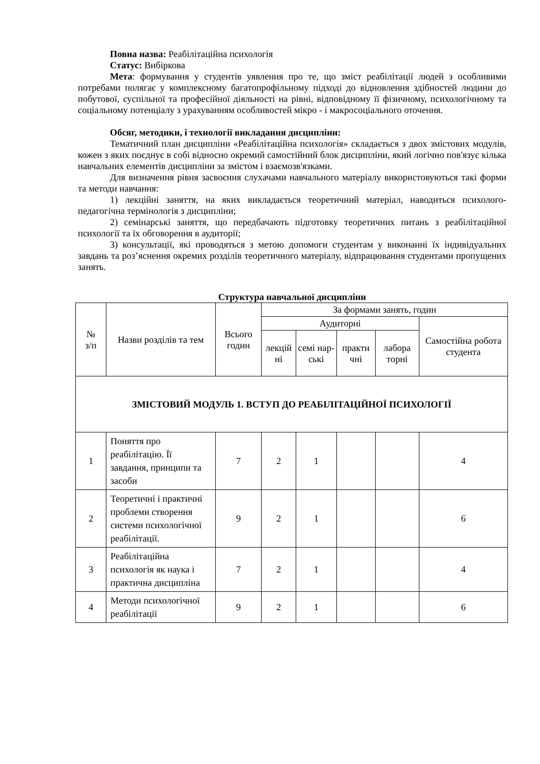Повна назва: Реабілітаційна психологія
Статус: Вибіркова
Мета: формування у студентів уявлення про те, що зміст реабілітації людей з особливими потребами полягає у комплексному багатопрофільному підході до відновлення здібностей людини до побутової, суспільної та професійної діяльності на рівні, відповідному її фізичному, психологічному та соціальному потенціалу з урахуванням особливостей мікро - і макросоціального оточення.
Обсяг, методики, і технології викладання дисципліни:
Тематичний план дисципліни «Реабілітаційна психологія» складається з двох змістових модулів, кожен з яких поєднує в собі відносно окремий самостійний блок дисципліни, який логічно пов'язує кілька навчальних елементів дисципліни за змістом і взаємозв'язками.
Для визначення рівня засвоєння слухачами навчального матеріалу використовуються такі форми та методи навчання:
1) лекційні заняття, на яких викладається теоретичний матеріал, наводиться психолого-педагогічна термінологія з дисципліни;
2) семінарські заняття, що передбачають підготовку теоретичних питань з реабілітаційної психології та їх обговорення в аудиторії;
3) консультації, які проводяться з метою допомоги студентам у виконанні їх індивідуальних завдань та роз’яснення окремих розділів теоретичного матеріалу, відпрацювання студентами пропущених занять.
Структура навчальної дисципліни
| № з/п | Назви розділів та тем | Всього годин | За формами занять, годин | | | | |
| --- | --- | --- | --- | --- | --- | --- | --- |
| | | | Аудиторні | | | | Самостійна робота студента |
| | | | лекцій ні | семі нар-ські | практи чні | лабора торні | |
| ЗМІСТОВИЙ МОДУЛЬ 1. ВСТУП ДО РЕАБІЛІТАЦІЙНОЇ ПСИХОЛОГІЇ | | | | | | | |
| 1 | Поняття про реабілітацію. Її завдання, принципи та засоби | 7 | 2 | 1 | | | 4 |
| 2 | Теоретичні і практичні проблеми створення системи психологічної реабілітації. | 9 | 2 | 1 | | | 6 |
| 3 | Реабілітаційна психологія як наука і практична дисципліна | 7 | 2 | 1 | | | 4 |
| 4 | Методи психологічної реабілітації | 9 | 2 | 1 | | | 6 |